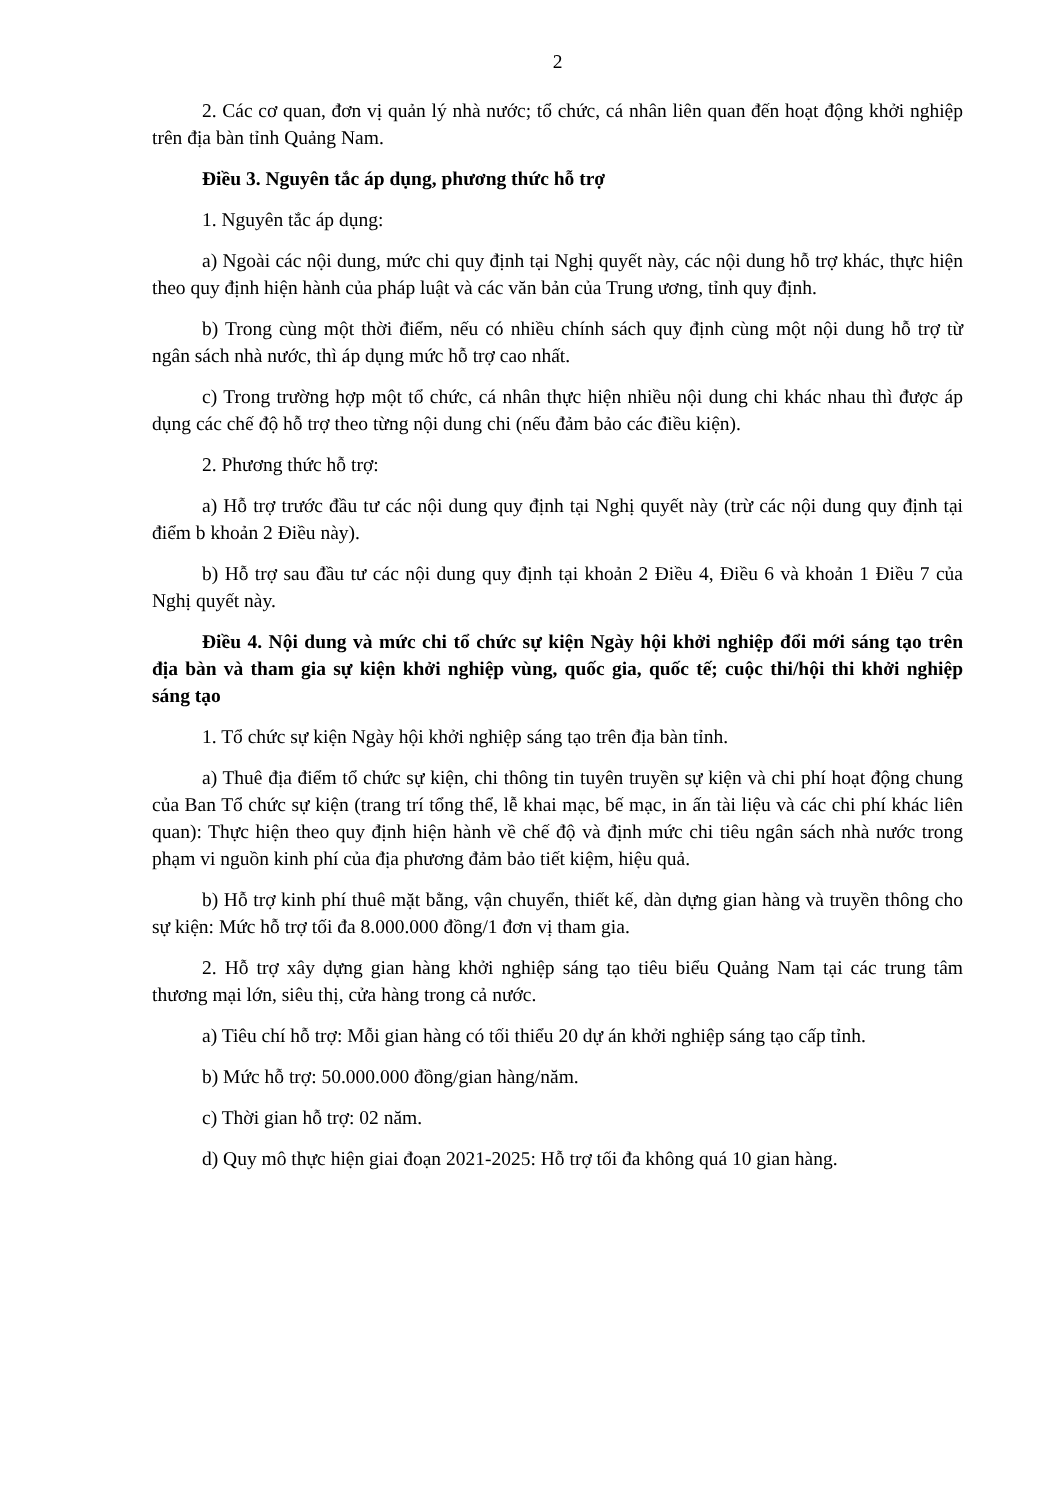2
2. Các cơ quan, đơn vị quản lý nhà nước; tổ chức, cá nhân liên quan đến hoạt động khởi nghiệp trên địa bàn tỉnh Quảng Nam.
Điều 3. Nguyên tắc áp dụng, phương thức hỗ trợ
1. Nguyên tắc áp dụng:
a) Ngoài các nội dung, mức chi quy định tại Nghị quyết này, các nội dung hỗ trợ khác, thực hiện theo quy định hiện hành của pháp luật và các văn bản của Trung ương, tỉnh quy định.
b) Trong cùng một thời điểm, nếu có nhiều chính sách quy định cùng một nội dung hỗ trợ từ ngân sách nhà nước, thì áp dụng mức hỗ trợ cao nhất.
c) Trong trường hợp một tổ chức, cá nhân thực hiện nhiều nội dung chi khác nhau thì được áp dụng các chế độ hỗ trợ theo từng nội dung chi (nếu đảm bảo các điều kiện).
2. Phương thức hỗ trợ:
a) Hỗ trợ trước đầu tư các nội dung quy định tại Nghị quyết này (trừ các nội dung quy định tại điểm b khoản 2 Điều này).
b) Hỗ trợ sau đầu tư các nội dung quy định tại khoản 2 Điều 4, Điều 6 và khoản 1 Điều 7 của Nghị quyết này.
Điều 4. Nội dung và mức chi tổ chức sự kiện Ngày hội khởi nghiệp đổi mới sáng tạo trên địa bàn và tham gia sự kiện khởi nghiệp vùng, quốc gia, quốc tế; cuộc thi/hội thi khởi nghiệp sáng tạo
1. Tổ chức sự kiện Ngày hội khởi nghiệp sáng tạo trên địa bàn tỉnh.
a) Thuê địa điểm tổ chức sự kiện, chi thông tin tuyên truyền sự kiện và chi phí hoạt động chung của Ban Tổ chức sự kiện (trang trí tổng thể, lễ khai mạc, bế mạc, in ấn tài liệu và các chi phí khác liên quan): Thực hiện theo quy định hiện hành về chế độ và định mức chi tiêu ngân sách nhà nước trong phạm vi nguồn kinh phí của địa phương đảm bảo tiết kiệm, hiệu quả.
b) Hỗ trợ kinh phí thuê mặt bằng, vận chuyển, thiết kế, dàn dựng gian hàng và truyền thông cho sự kiện: Mức hỗ trợ tối đa 8.000.000 đồng/1 đơn vị tham gia.
2. Hỗ trợ xây dựng gian hàng khởi nghiệp sáng tạo tiêu biểu Quảng Nam tại các trung tâm thương mại lớn, siêu thị, cửa hàng trong cả nước.
a) Tiêu chí hỗ trợ: Mỗi gian hàng có tối thiểu 20 dự án khởi nghiệp sáng tạo cấp tỉnh.
b) Mức hỗ trợ: 50.000.000 đồng/gian hàng/năm.
c) Thời gian hỗ trợ: 02 năm.
d) Quy mô thực hiện giai đoạn 2021-2025: Hỗ trợ tối đa không quá 10 gian hàng.